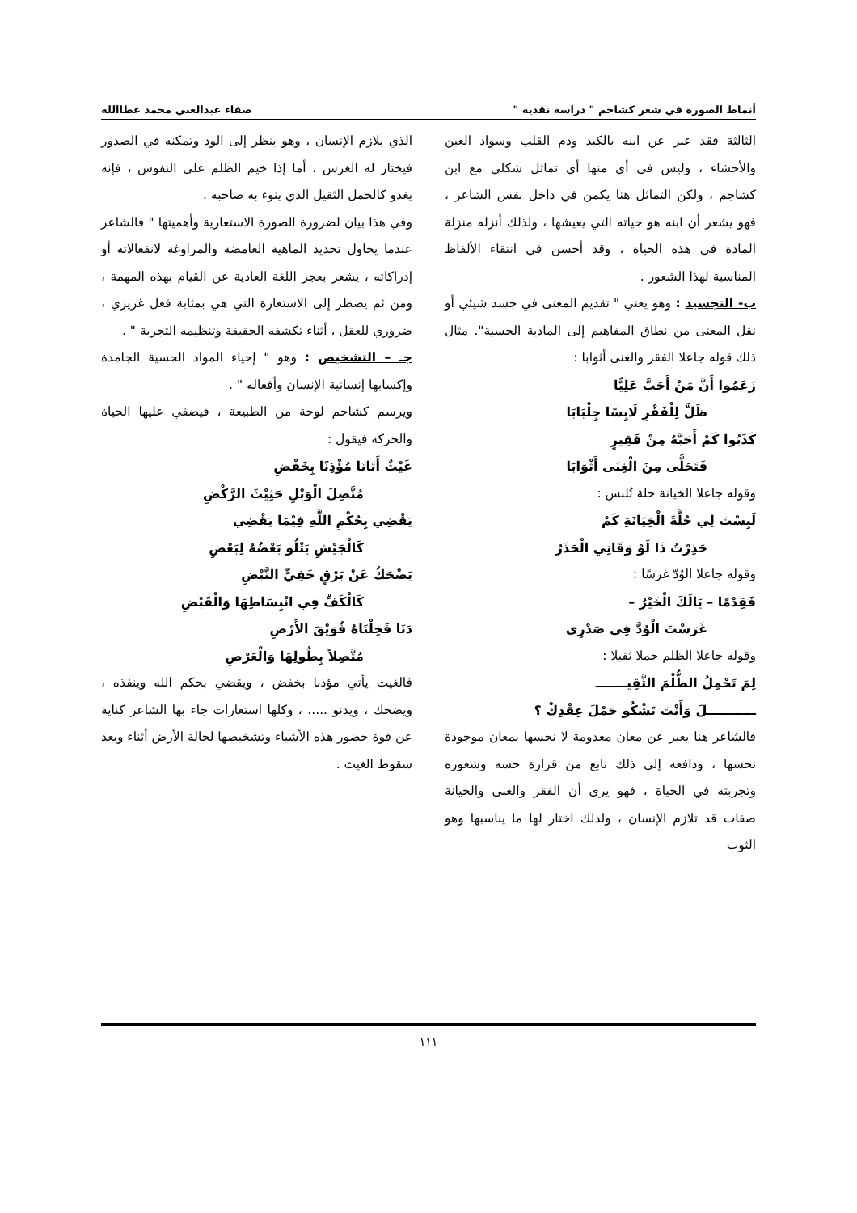أنماط الصورة في شعر كشاجم " دراسة نقدية " صفاء عبدالغني محمد عطاالله
الثالثة فقد عبر عن ابنه بالكبد ودم القلب وسواد العين والأحشاء ، وليس في أي منها أي تماثل شكلي مع ابن كشاجم ، ولكن التماثل هنا يكمن في داخل نفس الشاعر ، فهو يشعر أن ابنه هو حياته التي يعيشها ، ولذلك أنزله منزلة المادة في هذه الحياة ، وقد أحسن في انتقاء الألفاظ المناسبة لهذا الشعور .
ب- التجسيد : وهو يعني " تقديم المعنى في جسد شيئي أو نقل المعنى من نطاق المفاهيم إلى المادية الحسية". مثال ذلك قوله جاعلا الفقر والغنى أثوابا :
زَعَمُوا أَنَّ مَنْ أَحَبَّ عَلِيًّا
ظَلَّ لِلْفَقْرِ لَابِسًا جِلْبَابَا
كَذَبُوا كَمْ أَحَبَّهُ مِنْ فَقِيرٍ
فَتَحَلَّى مِنَ الْغِنَى أَثْوَابَا
وقوله جاعلا الخيانة حلة تُلبس :
لَبِسْتَ لِي حُلَّةَ الْخِيَانَةِ كَمْ
حَذِرْتُ ذَا لَوْ وَقَانِي الْحَذَرُ
وقوله جاعلا الوُدّ غرسًا :
فَقِدْمًا – يَالَكَ الْخَيْرُ –
غَرَسْتَ الْوُدَّ فِي صَدْرِي
وقوله جاعلا الظلم حملا ثقيلا :
لِمَ تَحْمِلُ الظُّلْمَ الثَّقِيـــــــ
ـــــــــــلَ وَأَنْتَ تَشْكُو حَمْلَ عِقْدِكْ ؟
فالشاعر هنا يعبر عن معان معدومة لا نحسها بمعان موجودة نحسها ، ودافعه إلى ذلك نابع من قرارة حسه وشعوره وتجربته في الحياة ، فهو يرى أن الفقر والغنى والخيانة صفات قد تلازم الإنسان ، ولذلك اختار لها ما يناسبها وهو الثوب
الذي يلازم الإنسان ، وهو ينظر إلى الود وتمكنه في الصدور فيختار له الغرس ، أما إذا خيم الظلم على النفوس ، فإنه يغدو كالحمل الثقيل الذي ينوء به صاحبه .
وفي هذا بيان لضرورة الصورة الاستعارية وأهميتها " فالشاعر عندما يحاول تحديد الماهية الغامضة والمراوغة لانفعالاته أو إدراكاته ، يشعر بعجز اللغة العادية عن القيام بهذه المهمة ، ومن ثم يضطر إلى الاستعارة التي هي بمثابة فعل غريزي ، ضروري للعقل ، أثناء تكشفه الحقيقة وتنظيمه التجربة " .
جـ – التشخيص : وهو " إحياء المواد الحسية الجامدة وإكسابها إنسانية الإنسان وأفعاله " .
ويرسم كشاجم لوحة من الطبيعة ، فيضفي عليها الحياة والحركة فيقول :
غَيْثٌ أَتَانَا مُؤْذِنًا بِخَفْضِ
مُتَّصِلَ الْوَبْلِ حَثِيْثَ الرَّكْضِ
يَقْضِي بِحُكْمِ اللَّهِ فِيْمَا يَقْضِي
كَالْجَيْشِ يَتْلُو بَعْضُهُ لِبَعْضِ
يَضْحَكُ عَنْ بَرْقٍ خَفِيٍّ النَّبْضِ
كَالْكَفِّ فِي انْبِسَاطِهَا وَالْقَبْضِ
دَنَا فَخِلْنَاهُ فُوَيْقَ الأَرْضِ
مُتَّصِلاً بِطُولِهَا وَالْعَرْضِ
فالغيث يأتي مؤذنا بخفض ، ويقضي بحكم الله وينفذه ، ويضحك ، ويدنو ..... ، وكلها استعارات جاء بها الشاعر كناية عن قوة حضور هذه الأشياء وتشخيصها لحالة الأرض أثناء وبعد سقوط الغيث .
١١١